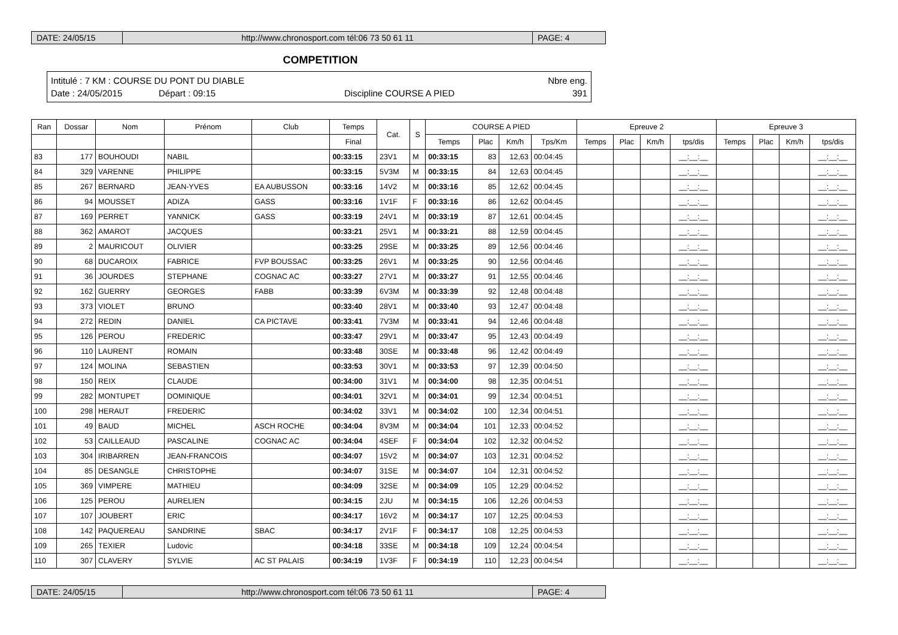DATE: 24/05/15 http://www.chronosport.com tél:06 73 50 61 11
PAGE: 4
COMPETITION
Intitulé : 7 KM : COURSE DU PONT DU DIABLE Nbre eng.
Date : 24/05/2015 Départ : 09:15 Discipline COURSE A PIED 391
| Ran | Dossar | Nom | Prénom | Club | Temps | Cat. | S | COURSE A PIED | | | | Epreuve 2 | | | | Epreuve 3 | | | |
| --- | --- | --- | --- | --- | --- | --- | --- | --- | --- | --- | --- | --- | --- | --- | --- | --- | --- | --- | --- |
| | | | | | Final | | | Temps | Plac | Km/h | Tps/Km | Temps | Plac | Km/h | tps/dis | Temps | Plac | Km/h | tps/dis |
| 83 | 177 | BOUHOUDI | NABIL | | 00:33:15 | 23V1 | M | 00:33:15 | 83 | 12,63 | 00:04:45 | | | | __:__:__ | | | | __:__:__ |
| 84 | 329 | VARENNE | PHILIPPE | | 00:33:15 | 5V3M | M | 00:33:15 | 84 | 12,63 | 00:04:45 | | | | __:__:__ | | | | __:__:__ |
| 85 | 267 | BERNARD | JEAN-YVES | EA AUBUSSON | 00:33:16 | 14V2 | M | 00:33:16 | 85 | 12,62 | 00:04:45 | | | | __:__:__ | | | | __:__:__ |
| 86 | 94 | MOUSSET | ADIZA | GASS | 00:33:16 | 1V1F | F | 00:33:16 | 86 | 12,62 | 00:04:45 | | | | __:__:__ | | | | __:__:__ |
| 87 | 169 | PERRET | YANNICK | GASS | 00:33:19 | 24V1 | M | 00:33:19 | 87 | 12,61 | 00:04:45 | | | | __:__:__ | | | | __:__:__ |
| 88 | 362 | AMAROT | JACQUES | | 00:33:21 | 25V1 | M | 00:33:21 | 88 | 12,59 | 00:04:45 | | | | __:__:__ | | | | __:__:__ |
| 89 | 2 | MAURICOUT | OLIVIER | | 00:33:25 | 29SE | M | 00:33:25 | 89 | 12,56 | 00:04:46 | | | | __:__:__ | | | | __:__:__ |
| 90 | 68 | DUCAROIX | FABRICE | FVP BOUSSAC | 00:33:25 | 26V1 | M | 00:33:25 | 90 | 12,56 | 00:04:46 | | | | __:__:__ | | | | __:__:__ |
| 91 | 36 | JOURDES | STEPHANE | COGNAC AC | 00:33:27 | 27V1 | M | 00:33:27 | 91 | 12,55 | 00:04:46 | | | | __:__:__ | | | | __:__:__ |
| 92 | 162 | GUERRY | GEORGES | FABB | 00:33:39 | 6V3M | M | 00:33:39 | 92 | 12,48 | 00:04:48 | | | | __:__:__ | | | | __:__:__ |
| 93 | 373 | VIOLET | BRUNO | | 00:33:40 | 28V1 | M | 00:33:40 | 93 | 12,47 | 00:04:48 | | | | __:__:__ | | | | __:__:__ |
| 94 | 272 | REDIN | DANIEL | CA PICTAVE | 00:33:41 | 7V3M | M | 00:33:41 | 94 | 12,46 | 00:04:48 | | | | __:__:__ | | | | __:__:__ |
| 95 | 126 | PEROU | FREDERIC | | 00:33:47 | 29V1 | M | 00:33:47 | 95 | 12,43 | 00:04:49 | | | | __:__:__ | | | | __:__:__ |
| 96 | 110 | LAURENT | ROMAIN | | 00:33:48 | 30SE | M | 00:33:48 | 96 | 12,42 | 00:04:49 | | | | __:__:__ | | | | __:__:__ |
| 97 | 124 | MOLINA | SEBASTIEN | | 00:33:53 | 30V1 | M | 00:33:53 | 97 | 12,39 | 00:04:50 | | | | __:__:__ | | | | __:__:__ |
| 98 | 150 | REIX | CLAUDE | | 00:34:00 | 31V1 | M | 00:34:00 | 98 | 12,35 | 00:04:51 | | | | __:__:__ | | | | __:__:__ |
| 99 | 282 | MONTUPET | DOMINIQUE | | 00:34:01 | 32V1 | M | 00:34:01 | 99 | 12,34 | 00:04:51 | | | | __:__:__ | | | | __:__:__ |
| 100 | 298 | HERAUT | FREDERIC | | 00:34:02 | 33V1 | M | 00:34:02 | 100 | 12,34 | 00:04:51 | | | | __:__:__ | | | | __:__:__ |
| 101 | 49 | BAUD | MICHEL | ASCH ROCHE | 00:34:04 | 8V3M | M | 00:34:04 | 101 | 12,33 | 00:04:52 | | | | __:__:__ | | | | __:__:__ |
| 102 | 53 | CAILLEAUD | PASCALINE | COGNAC AC | 00:34:04 | 4SEF | F | 00:34:04 | 102 | 12,32 | 00:04:52 | | | | __:__:__ | | | | __:__:__ |
| 103 | 304 | IRIBARREN | JEAN-FRANCOIS | | 00:34:07 | 15V2 | M | 00:34:07 | 103 | 12,31 | 00:04:52 | | | | __:__:__ | | | | __:__:__ |
| 104 | 85 | DESANGLE | CHRISTOPHE | | 00:34:07 | 31SE | M | 00:34:07 | 104 | 12,31 | 00:04:52 | | | | __:__:__ | | | | __:__:__ |
| 105 | 369 | VIMPERE | MATHIEU | | 00:34:09 | 32SE | M | 00:34:09 | 105 | 12,29 | 00:04:52 | | | | __:__:__ | | | | __:__:__ |
| 106 | 125 | PEROU | AURELIEN | | 00:34:15 | 2JU | M | 00:34:15 | 106 | 12,26 | 00:04:53 | | | | __:__:__ | | | | __:__:__ |
| 107 | 107 | JOUBERT | ERIC | | 00:34:17 | 16V2 | M | 00:34:17 | 107 | 12,25 | 00:04:53 | | | | __:__:__ | | | | __:__:__ |
| 108 | 142 | PAQUEREAU | SANDRINE | SBAC | 00:34:17 | 2V1F | F | 00:34:17 | 108 | 12,25 | 00:04:53 | | | | __:__:__ | | | | __:__:__ |
| 109 | 265 | TEXIER | Ludovic | | 00:34:18 | 33SE | M | 00:34:18 | 109 | 12,24 | 00:04:54 | | | | __:__:__ | | | | __:__:__ |
| 110 | 307 | CLAVERY | SYLVIE | AC ST PALAIS | 00:34:19 | 1V3F | F | 00:34:19 | 110 | 12,23 | 00:04:54 | | | | __:__:__ | | | | __:__:__ |
DATE: 24/05/15 http://www.chronosport.com tél:06 73 50 61 11
PAGE: 4